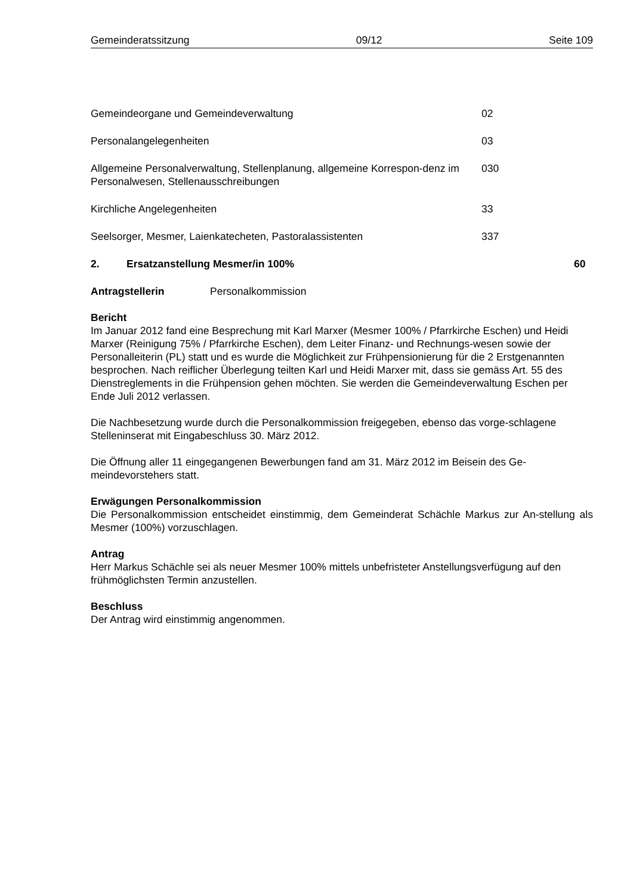Gemeinderatssitzung 09/12 Seite 109
Gemeindeorgane und Gemeindeverwaltung 02
Personalangelegenheiten 03
Allgemeine Personalverwaltung, Stellenplanung, allgemeine Korrespon-denz im Personalwesen, Stellenausschreibungen
030
Kirchliche Angelegenheiten 33
Seelsorger, Mesmer, Laienkatecheten, Pastoralassistenten 337
2. Ersatzanstellung Mesmer/in 100% 60
Antragstellerin Personalkommission
Bericht
Im Januar 2012 fand eine Besprechung mit Karl Marxer (Mesmer 100% / Pfarrkirche Eschen) und Heidi Marxer (Reinigung 75% / Pfarrkirche Eschen), dem Leiter Finanz- und Rechnungs-wesen sowie der Personalleiterin (PL) statt und es wurde die Möglichkeit zur Frühpensionierung für die 2 Erstgenannten besprochen. Nach reiflicher Überlegung teilten Karl und Heidi Marxer mit, dass sie gemäss Art. 55 des Dienstreglements in die Frühpension gehen möchten. Sie werden die Gemeindeverwaltung Eschen per Ende Juli 2012 verlassen.
Die Nachbesetzung wurde durch die Personalkommission freigegeben, ebenso das vorge-schlagene Stelleninserat mit Eingabeschluss 30. März 2012.
Die Öffnung aller 11 eingegangenen Bewerbungen fand am 31. März 2012 im Beisein des Ge-meindevorstehers statt.
Erwägungen Personalkommission
Die Personalkommission entscheidet einstimmig, dem Gemeinderat Schächle Markus zur An-stellung als Mesmer (100%) vorzuschlagen.
Antrag
Herr Markus Schächle sei als neuer Mesmer 100% mittels unbefristeter Anstellungsverfügung auf den frühmöglichsten Termin anzustellen.
Beschluss
Der Antrag wird einstimmig angenommen.